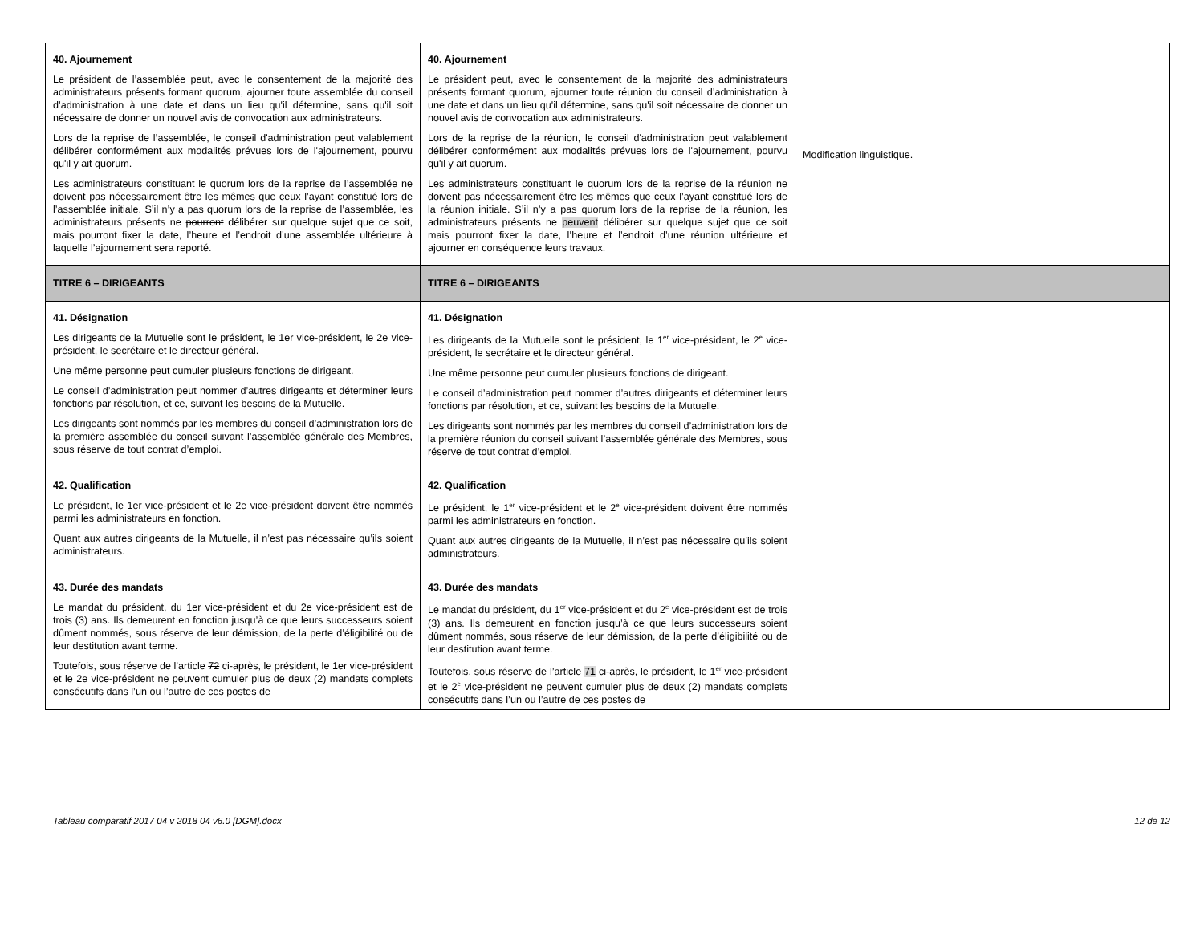| 40. Ajournement Le président de l’assemblée peut, avec le consentement de la majorité des administrateurs présents formant quorum, ajourner toute assemblée du conseil d’administration à une date et dans un lieu qu'il détermine, sans qu'il soit nécessaire de donner un nouvel avis de convocation aux administrateurs. Lors de la reprise de l’assemblée, le conseil d'administration peut valablement délibérer conformément aux modalités prévues lors de l'ajournement, pourvu qu'il y ait quorum. Les administrateurs constituant le quorum lors de la reprise de l’assemblée ne doivent pas nécessairement être les mêmes que ceux l’ayant constitué lors de l’assemblée initiale. S’il n’y a pas quorum lors de la reprise de l’assemblée, les administrateurs présents ne pourront délibérer sur quelque sujet que ce soit, mais pourront fixer la date, l’heure et l’endroit d’une assemblée ultérieure à laquelle l’ajournement sera reporté. | 40. Ajournement Le président peut, avec le consentement de la majorité des administrateurs présents formant quorum, ajourner toute réunion du conseil d’administration à une date et dans un lieu qu'il détermine, sans qu'il soit nécessaire de donner un nouvel avis de convocation aux administrateurs. Lors de la reprise de la réunion, le conseil d'administration peut valablement délibérer conformément aux modalités prévues lors de l'ajournement, pourvu qu'il y ait quorum. Les administrateurs constituant le quorum lors de la reprise de la réunion ne doivent pas nécessairement être les mêmes que ceux l’ayant constitué lors de la réunion initiale. S’il n’y a pas quorum lors de la reprise de la réunion, les administrateurs présents ne peuvent délibérer sur quelque sujet que ce soit mais pourront fixer la date, l’heure et l’endroit d’une réunion ultérieure et ajourner en conséquence leurs travaux. | Modification linguistique. |
| TITRE 6 – DIRIGEANTS | TITRE 6 – DIRIGEANTS | |
| 41. Désignation Les dirigeants de la Mutuelle sont le président, le 1er vice-président, le 2e vice-président, le secrétaire et le directeur général. Une même personne peut cumuler plusieurs fonctions de dirigeant. Le conseil d’administration peut nommer d’autres dirigeants et déterminer leurs fonctions par résolution, et ce, suivant les besoins de la Mutuelle. Les dirigeants sont nommés par les membres du conseil d’administration lors de la première assemblée du conseil suivant l’assemblée générale des Membres, sous réserve de tout contrat d’emploi. | 41. Désignation Les dirigeants de la Mutuelle sont le président, le 1<sup>er</sup> vice-président, le 2<sup>e</sup> vice-président, le secrétaire et le directeur général. Une même personne peut cumuler plusieurs fonctions de dirigeant. Le conseil d’administration peut nommer d’autres dirigeants et déterminer leurs fonctions par résolution, et ce, suivant les besoins de la Mutuelle. Les dirigeants sont nommés par les membres du conseil d’administration lors de la première réunion du conseil suivant l’assemblée générale des Membres, sous réserve de tout contrat d’emploi. | |
| 42. Qualification Le président, le 1er vice-président et le 2e vice-président doivent être nommés parmi les administrateurs en fonction. Quant aux autres dirigeants de la Mutuelle, il n’est pas nécessaire qu’ils soient administrateurs. | 42. Qualification Le président, le 1<sup>er</sup> vice-président et le 2<sup>e</sup> vice-président doivent être nommés parmi les administrateurs en fonction. Quant aux autres dirigeants de la Mutuelle, il n’est pas nécessaire qu’ils soient administrateurs. | |
| 43. Durée des mandats Le mandat du président, du 1er vice-président et du 2e vice-président est de trois (3) ans. Ils demeurent en fonction jusqu’à ce que leurs successeurs soient dûment nommés, sous réserve de leur démission, de la perte d’éligibilité ou de leur destitution avant terme. Toutefois, sous réserve de l’article 72 ci-après, le président, le 1er vice-président et le 2e vice-président ne peuvent cumuler plus de deux (2) mandats complets consécutifs dans l’un ou l’autre de ces postes de | 43. Durée des mandats Le mandat du président, du 1<sup>er</sup> vice-président et du 2<sup>e</sup> vice-président est de trois (3) ans. Ils demeurent en fonction jusqu’à ce que leurs successeurs soient dûment nommés, sous réserve de leur démission, de la perte d’éligibilité ou de leur destitution avant terme. Toutefois, sous réserve de l’article 71 ci-après, le président, le 1<sup>er</sup> vice-président et le 2<sup>e</sup> vice-président ne peuvent cumuler plus de deux (2) mandats complets consécutifs dans l’un ou l’autre de ces postes de | |
Tableau comparatif 2017 04 v 2018 04 v6.0 [DGM].docx 12 de 12